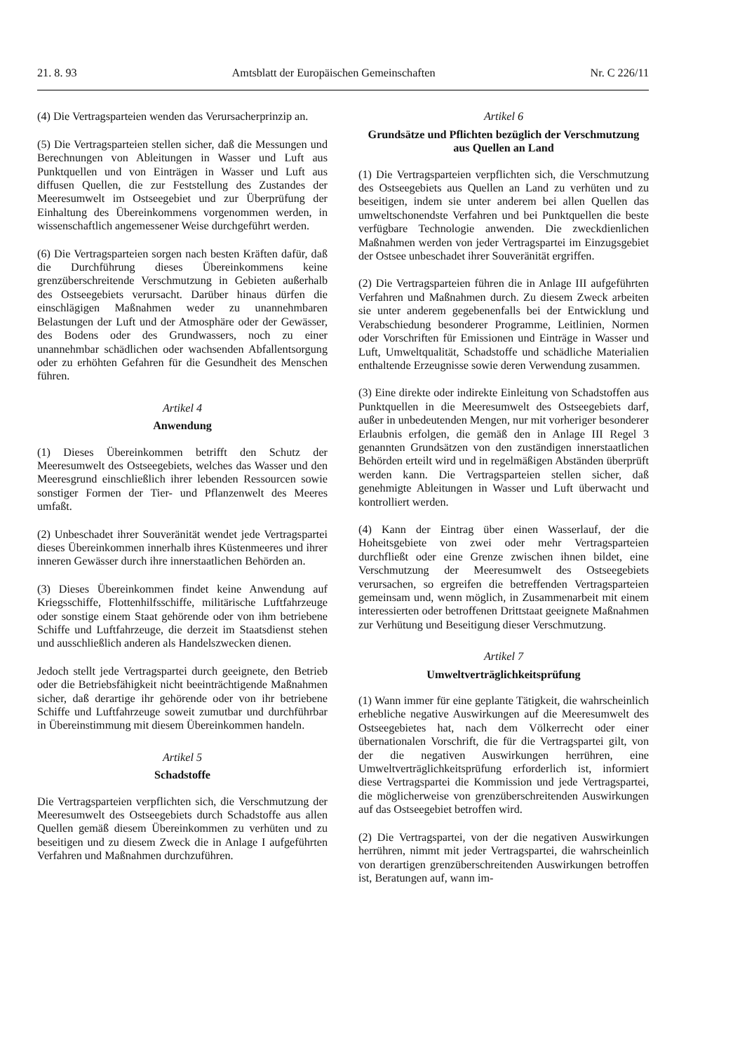21. 8. 93 Amtsblatt der Europäischen Gemeinschaften Nr. C 226/11
(4) Die Vertragsparteien wenden das Verursacherprinzip an.
(5) Die Vertragsparteien stellen sicher, daß die Messungen und Berechnungen von Ableitungen in Wasser und Luft aus Punktquellen und von Einträgen in Wasser und Luft aus diffusen Quellen, die zur Feststellung des Zustandes der Meeresumwelt im Ostseegebiet und zur Überprüfung der Einhaltung des Übereinkommens vorgenommen werden, in wissenschaftlich angemessener Weise durchgeführt werden.
(6) Die Vertragsparteien sorgen nach besten Kräften dafür, daß die Durchführung dieses Übereinkommens keine grenzüberschreitende Verschmutzung in Gebieten außerhalb des Ostseegebiets verursacht. Darüber hinaus dürfen die einschlägigen Maßnahmen weder zu unannehmbaren Belastungen der Luft und der Atmosphäre oder der Gewässer, des Bodens oder des Grundwassers, noch zu einer unannehmbar schädlichen oder wachsenden Abfallentsorgung oder zu erhöhten Gefahren für die Gesundheit des Menschen führen.
Artikel 4
Anwendung
(1) Dieses Übereinkommen betrifft den Schutz der Meeresumwelt des Ostseegebiets, welches das Wasser und den Meeresgrund einschließlich ihrer lebenden Ressourcen sowie sonstiger Formen der Tier- und Pflanzenwelt des Meeres umfaßt.
(2) Unbeschadet ihrer Souveränität wendet jede Vertragspartei dieses Übereinkommen innerhalb ihres Küstenmeeres und ihrer inneren Gewässer durch ihre innerstaatlichen Behörden an.
(3) Dieses Übereinkommen findet keine Anwendung auf Kriegsschiffe, Flottenhilfsschiffe, militärische Luftfahrzeuge oder sonstige einem Staat gehörende oder von ihm betriebene Schiffe und Luftfahrzeuge, die derzeit im Staatsdienst stehen und ausschließlich anderen als Handelszwecken dienen.
Jedoch stellt jede Vertragspartei durch geeignete, den Betrieb oder die Betriebsfähigkeit nicht beeinträchtigende Maßnahmen sicher, daß derartige ihr gehörende oder von ihr betriebene Schiffe und Luftfahrzeuge soweit zumutbar und durchführbar in Übereinstimmung mit diesem Übereinkommen handeln.
Artikel 5
Schadstoffe
Die Vertragsparteien verpflichten sich, die Verschmutzung der Meeresumwelt des Ostseegebiets durch Schadstoffe aus allen Quellen gemäß diesem Übereinkommen zu verhüten und zu beseitigen und zu diesem Zweck die in Anlage I aufgeführten Verfahren und Maßnahmen durchzuführen.
Artikel 6
Grundsätze und Pflichten bezüglich der Verschmutzung aus Quellen an Land
(1) Die Vertragsparteien verpflichten sich, die Verschmutzung des Ostseegebiets aus Quellen an Land zu verhüten und zu beseitigen, indem sie unter anderem bei allen Quellen das umweltschonendste Verfahren und bei Punktquellen die beste verfügbare Technologie anwenden. Die zweckdienlichen Maßnahmen werden von jeder Vertragspartei im Einzugsgebiet der Ostsee unbeschadet ihrer Souveränität ergriffen.
(2) Die Vertragsparteien führen die in Anlage III aufgeführten Verfahren und Maßnahmen durch. Zu diesem Zweck arbeiten sie unter anderem gegebenenfalls bei der Entwicklung und Verabschiedung besonderer Programme, Leitlinien, Normen oder Vorschriften für Emissionen und Einträge in Wasser und Luft, Umweltqualität, Schadstoffe und schädliche Materialien enthaltende Erzeugnisse sowie deren Verwendung zusammen.
(3) Eine direkte oder indirekte Einleitung von Schadstoffen aus Punktquellen in die Meeresumwelt des Ostseegebiets darf, außer in unbedeutenden Mengen, nur mit vorheriger besonderer Erlaubnis erfolgen, die gemäß den in Anlage III Regel 3 genannten Grundsätzen von den zuständigen innerstaatlichen Behörden erteilt wird und in regelmäßigen Abständen überprüft werden kann. Die Vertragsparteien stellen sicher, daß genehmigte Ableitungen in Wasser und Luft überwacht und kontrolliert werden.
(4) Kann der Eintrag über einen Wasserlauf, der die Hoheitsgebiete von zwei oder mehr Vertragsparteien durchfließt oder eine Grenze zwischen ihnen bildet, eine Verschmutzung der Meeresumwelt des Ostseegebiets verursachen, so ergreifen die betreffenden Vertragsparteien gemeinsam und, wenn möglich, in Zusammenarbeit mit einem interessierten oder betroffenen Drittstaat geeignete Maßnahmen zur Verhütung und Beseitigung dieser Verschmutzung.
Artikel 7
Umweltverträglichkeitsprüfung
(1) Wann immer für eine geplante Tätigkeit, die wahrscheinlich erhebliche negative Auswirkungen auf die Meeresumwelt des Ostseegebietes hat, nach dem Völkerrecht oder einer übernationalen Vorschrift, die für die Vertragspartei gilt, von der die negativen Auswirkungen herrühren, eine Umweltverträglichkeitsprüfung erforderlich ist, informiert diese Vertragspartei die Kommission und jede Vertragspartei, die möglicherweise von grenzüberschreitenden Auswirkungen auf das Ostseegebiet betroffen wird.
(2) Die Vertragspartei, von der die negativen Auswirkungen herrühren, nimmt mit jeder Vertragspartei, die wahrscheinlich von derartigen grenzüberschreitenden Auswirkungen betroffen ist, Beratungen auf, wann im-